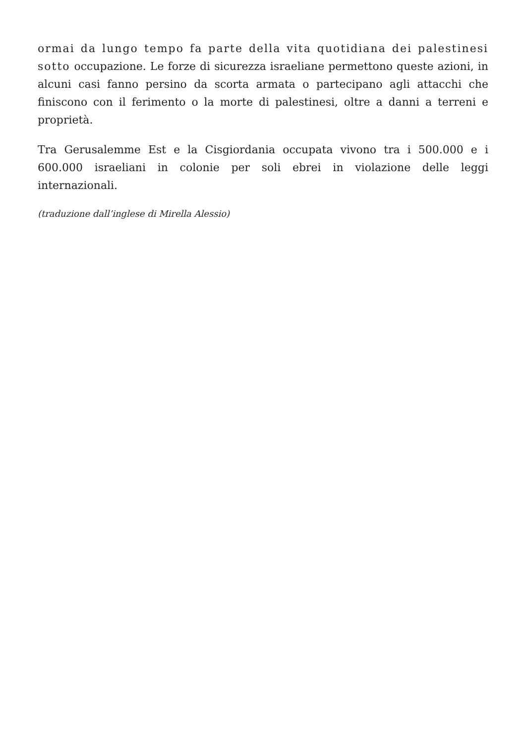ormai da lungo tempo fa parte della vita quotidiana dei palestinesi sotto occupazione. Le forze di sicurezza israeliane permettono queste azioni, in alcuni casi fanno persino da scorta armata o partecipano agli attacchi che finiscono con il ferimento o la morte di palestinesi, oltre a danni a terreni e proprietà.
Tra Gerusalemme Est e la Cisgiordania occupata vivono tra i 500.000 e i 600.000 israeliani in colonie per soli ebrei in violazione delle leggi internazionali.
(traduzione dall’inglese di Mirella Alessio)